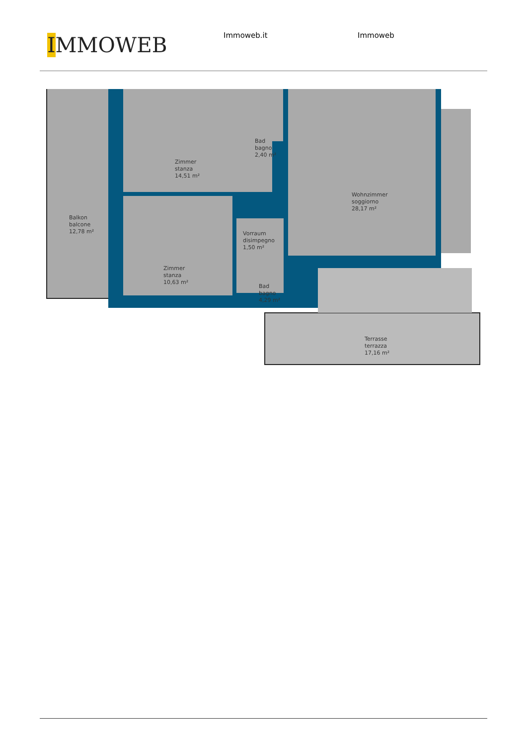IMMOWEB
Immoweb.it Immoweb
Zimmer
stanza
14,51 m²
Bad
bagno
2,40 m²
Wohnzimmer
soggiorno
28,17 m²
Balkon
balcone
12,78 m²
Vorraum
disimpegno
1,50 m²
Zimmer
stanza
10,63 m²
Bad
bagno
4,29 m²
Terrasse
terrazza
17,16 m²